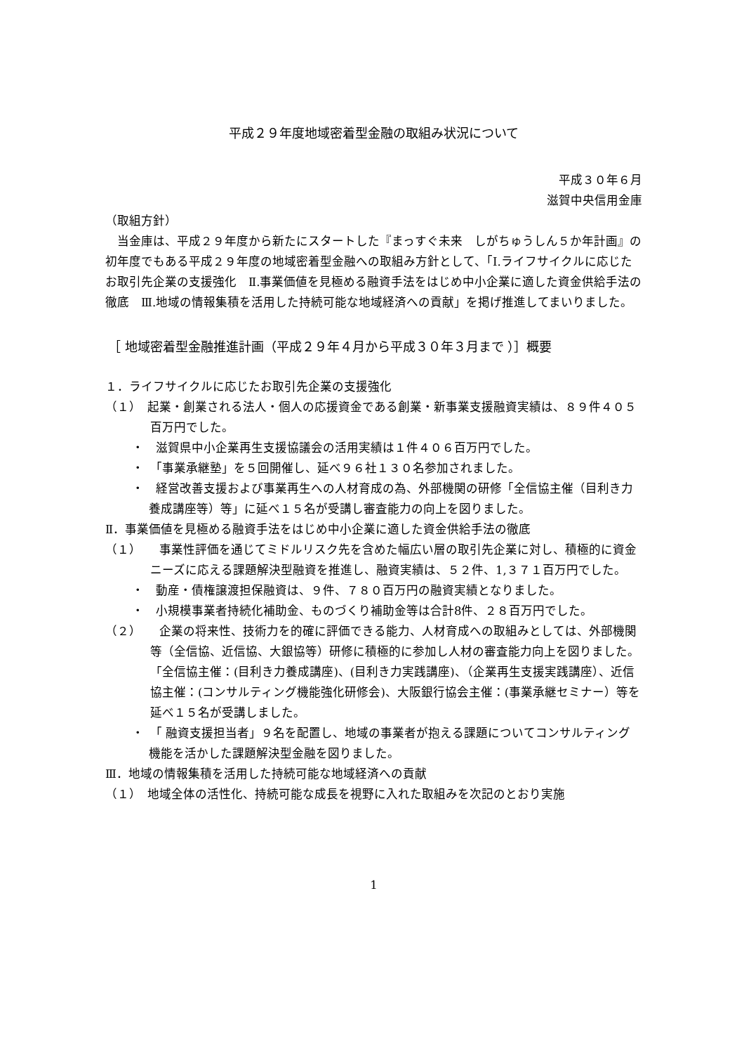平成２９年度地域密着型金融の取組み状況について
平成３０年６月
滋賀中央信用金庫
（取組方針）
　当金庫は、平成２９年度から新たにスタートした『まっすぐ未来　しがちゅうしん５か年計画』の初年度でもある平成２９年度の地域密着型金融への取組み方針として、「Ⅰ.ライフサイクルに応じたお取引先企業の支援強化　Ⅱ.事業価値を見極める融資手法をはじめ中小企業に適した資金供給手法の徹底　Ⅲ.地域の情報集積を活用した持続可能な地域経済への貢献」を掲げ推進してまいりました。
［ 地域密着型金融推進計画（平成２９年４月から平成３０年３月まで ）］概要
１．ライフサイクルに応じたお取引先企業の支援強化
（１）　起業・創業される法人・個人の応援資金である創業・新事業支援融資実績は、８９件４０５百万円でした。
・　滋賀県中小企業再生支援協議会の活用実績は１件４０６百万円でした。
・　「事業承継塾」を５回開催し、延べ９６社１３０名参加されました。
・　経営改善支援および事業再生への人材育成の為、外部機関の研修「全信協主催（目利き力養成講座等）等」に延べ１５名が受講し審査能力の向上を図りました。
Ⅱ．事業価値を見極める融資手法をはじめ中小企業に適した資金供給手法の徹底
（１）　　事業性評価を通じてミドルリスク先を含めた幅広い層の取引先企業に対し、積極的に資金ニーズに応える課題解決型融資を推進し、融資実績は、５２件、1,３７１百万円でした。
・　動産・債権譲渡担保融資は、９件、７８０百万円の融資実績となりました。
・　小規模事業者持続化補助金、ものづくり補助金等は合計8件、２８百万円でした。
（２）　　企業の将来性、技術力を的確に評価できる能力、人材育成への取組みとしては、外部機関等（全信協、近信協、大銀協等）研修に積極的に参加し人材の審査能力向上を図りました。「全信協主催：(目利き力養成講座)、(目利き力実践講座)、（企業再生支援実践講座）、近信協主催：(コンサルティング機能強化研修会)、大阪銀行協会主催：(事業承継セミナー）等を延べ１５名が受講しました。
・　「 融資支援担当者」９名を配置し、地域の事業者が抱える課題についてコンサルティング機能を活かした課題解決型金融を図りました。
Ⅲ．地域の情報集積を活用した持続可能な地域経済への貢献
（１）　地域全体の活性化、持続可能な成長を視野に入れた取組みを次記のとおり実施
1